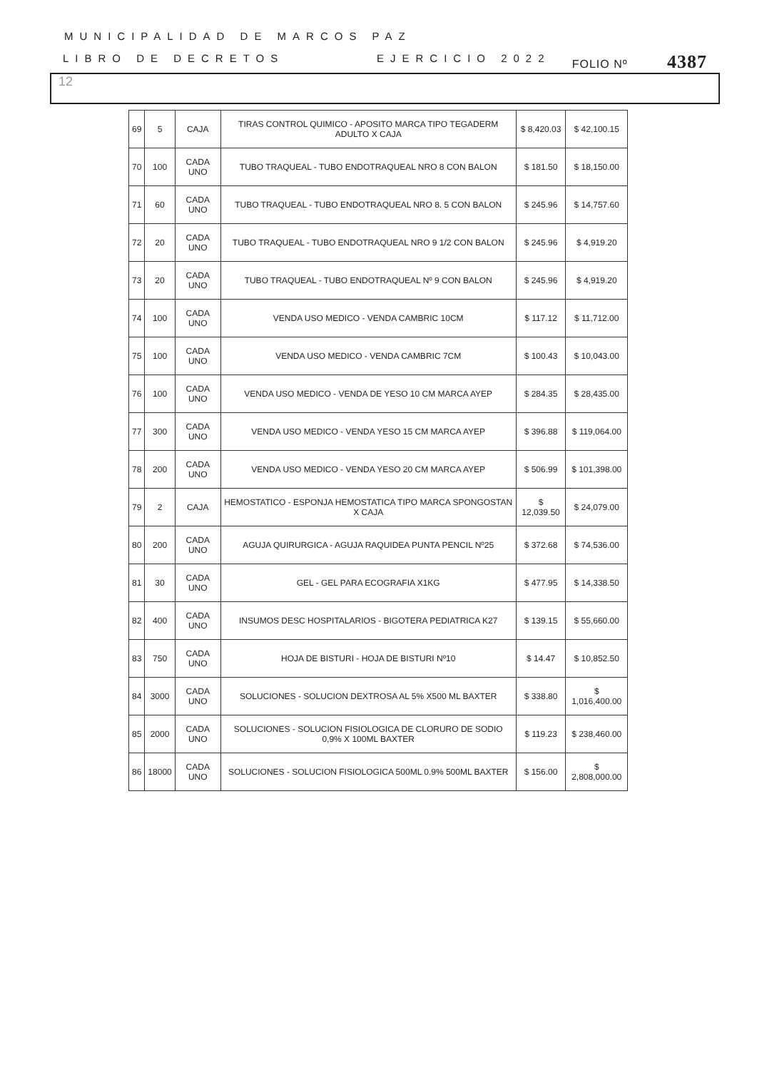MUNICIPALIDAD DE MARCOS PAZ
FOLIO Nº 4387
LIBRO DE DECRETOS EJERCICIO 2022
12
| 69 | 5 | CAJA | TIRAS CONTROL QUIMICO - APOSITO MARCA TIPO TEGADERM ADULTO X CAJA | $ 8,420.03 | $ 42,100.15 |
| 70 | 100 | CADA UNO | TUBO TRAQUEAL - TUBO ENDOTRAQUEAL NRO 8 CON BALON | $ 181.50 | $ 18,150.00 |
| 71 | 60 | CADA UNO | TUBO TRAQUEAL - TUBO ENDOTRAQUEAL NRO 8. 5 CON BALON | $ 245.96 | $ 14,757.60 |
| 72 | 20 | CADA UNO | TUBO TRAQUEAL - TUBO ENDOTRAQUEAL NRO 9 1/2 CON BALON | $ 245.96 | $ 4,919.20 |
| 73 | 20 | CADA UNO | TUBO TRAQUEAL - TUBO ENDOTRAQUEAL Nº 9 CON BALON | $ 245.96 | $ 4,919.20 |
| 74 | 100 | CADA UNO | VENDA USO MEDICO - VENDA CAMBRIC 10CM | $ 117.12 | $ 11,712.00 |
| 75 | 100 | CADA UNO | VENDA USO MEDICO - VENDA CAMBRIC 7CM | $ 100.43 | $ 10,043.00 |
| 76 | 100 | CADA UNO | VENDA USO MEDICO - VENDA DE YESO 10 CM MARCA AYEP | $ 284.35 | $ 28,435.00 |
| 77 | 300 | CADA UNO | VENDA USO MEDICO - VENDA YESO 15 CM MARCA AYEP | $ 396.88 | $ 119,064.00 |
| 78 | 200 | CADA UNO | VENDA USO MEDICO - VENDA YESO 20 CM MARCA AYEP | $ 506.99 | $ 101,398.00 |
| 79 | 2 | CAJA | HEMOSTATICO - ESPONJA HEMOSTATICA TIPO MARCA SPONGOSTAN X CAJA | $ 12,039.50 | $ 24,079.00 |
| 80 | 200 | CADA UNO | AGUJA QUIRURGICA - AGUJA RAQUIDEA PUNTA PENCIL Nº25 | $ 372.68 | $ 74,536.00 |
| 81 | 30 | CADA UNO | GEL - GEL PARA ECOGRAFIA X1KG | $ 477.95 | $ 14,338.50 |
| 82 | 400 | CADA UNO | INSUMOS DESC HOSPITALARIOS - BIGOTERA PEDIATRICA K27 | $ 139.15 | $ 55,660.00 |
| 83 | 750 | CADA UNO | HOJA DE BISTURI - HOJA DE BISTURI Nº10 | $ 14.47 | $ 10,852.50 |
| 84 | 3000 | CADA UNO | SOLUCIONES - SOLUCION DEXTROSA AL 5% X500 ML BAXTER | $ 338.80 | $ 1,016,400.00 |
| 85 | 2000 | CADA UNO | SOLUCIONES - SOLUCION FISIOLOGICA DE CLORURO DE SODIO 0,9% X 100ML BAXTER | $ 119.23 | $ 238,460.00 |
| 86 | 18000 | CADA UNO | SOLUCIONES - SOLUCION FISIOLOGICA 500ML 0.9% 500ML BAXTER | $ 156.00 | $ 2,808,000.00 |